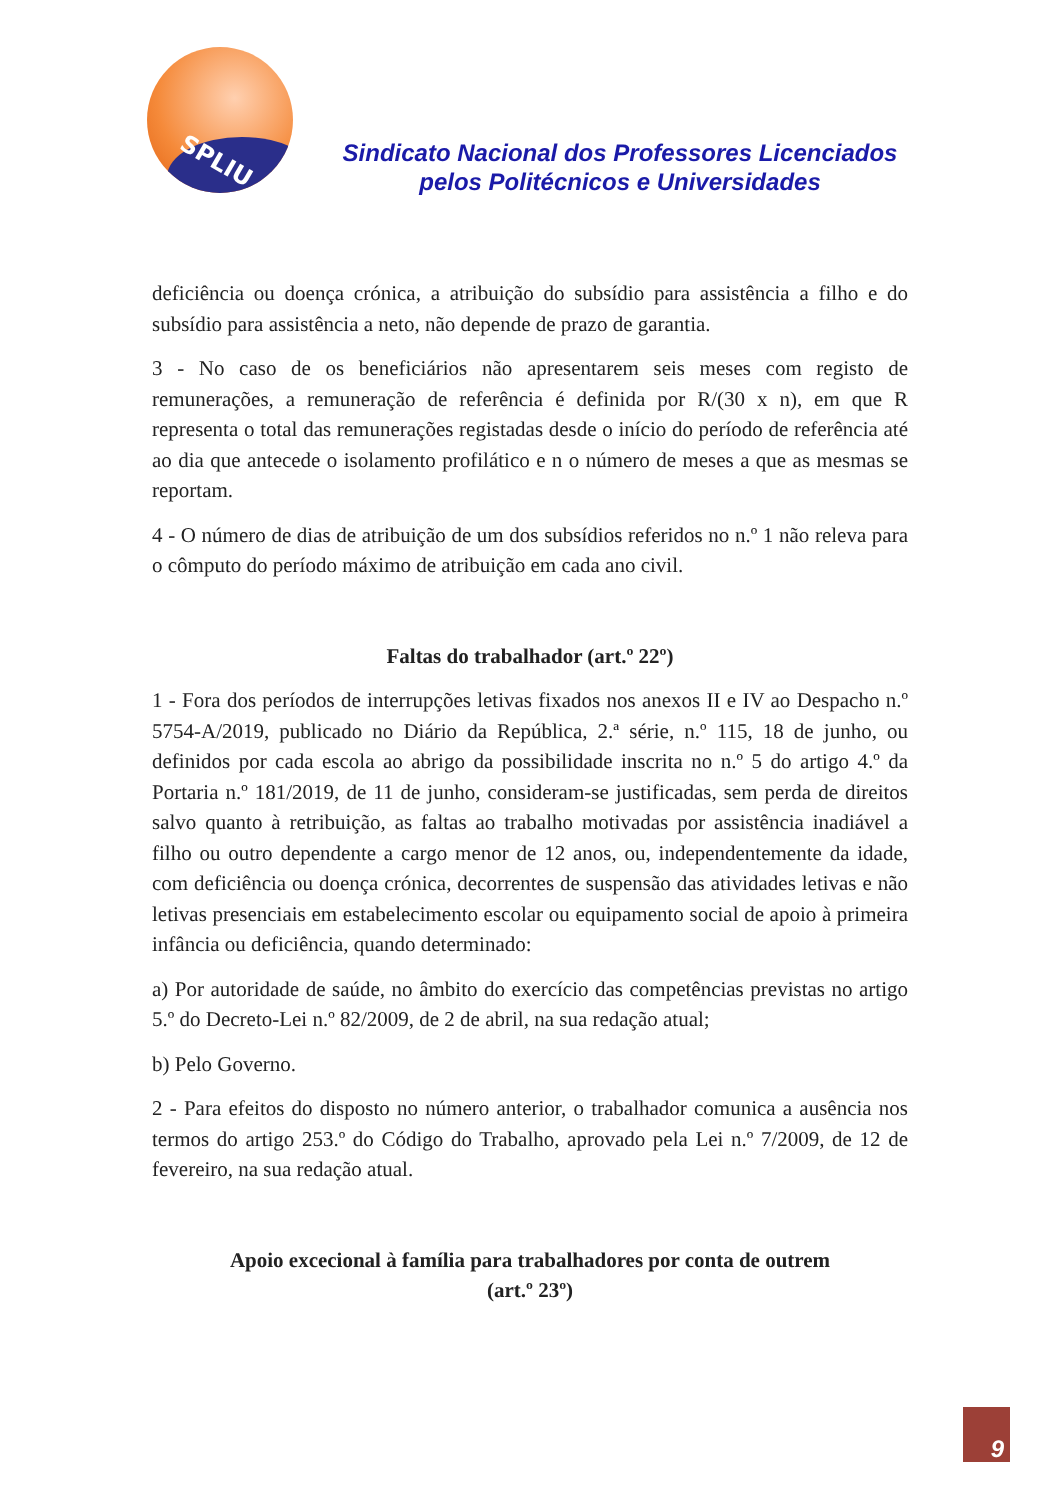SPLIU
Sindicato Nacional dos Professores Licenciados
pelos Politécnicos e Universidades
deficiência ou doença crónica, a atribuição do subsídio para assistência a filho e do subsídio para assistência a neto, não depende de prazo de garantia.
3 - No caso de os beneficiários não apresentarem seis meses com registo de remunerações, a remuneração de referência é definida por R/(30 x n), em que R representa o total das remunerações registadas desde o início do período de referência até ao dia que antecede o isolamento profilático e n o número de meses a que as mesmas se reportam.
4 - O número de dias de atribuição de um dos subsídios referidos no n.º 1 não releva para o cômputo do período máximo de atribuição em cada ano civil.
Faltas do trabalhador (art.º 22º)
1 - Fora dos períodos de interrupções letivas fixados nos anexos II e IV ao Despacho n.º 5754-A/2019, publicado no Diário da República, 2.ª série, n.º 115, 18 de junho, ou definidos por cada escola ao abrigo da possibilidade inscrita no n.º 5 do artigo 4.º da Portaria n.º 181/2019, de 11 de junho, consideram-se justificadas, sem perda de direitos salvo quanto à retribuição, as faltas ao trabalho motivadas por assistência inadiável a filho ou outro dependente a cargo menor de 12 anos, ou, independentemente da idade, com deficiência ou doença crónica, decorrentes de suspensão das atividades letivas e não letivas presenciais em estabelecimento escolar ou equipamento social de apoio à primeira infância ou deficiência, quando determinado:
a) Por autoridade de saúde, no âmbito do exercício das competências previstas no artigo 5.º do Decreto-Lei n.º 82/2009, de 2 de abril, na sua redação atual;
b) Pelo Governo.
2 - Para efeitos do disposto no número anterior, o trabalhador comunica a ausência nos termos do artigo 253.º do Código do Trabalho, aprovado pela Lei n.º 7/2009, de 12 de fevereiro, na sua redação atual.
Apoio excecional à família para trabalhadores por conta de outrem
(art.º 23º)
9